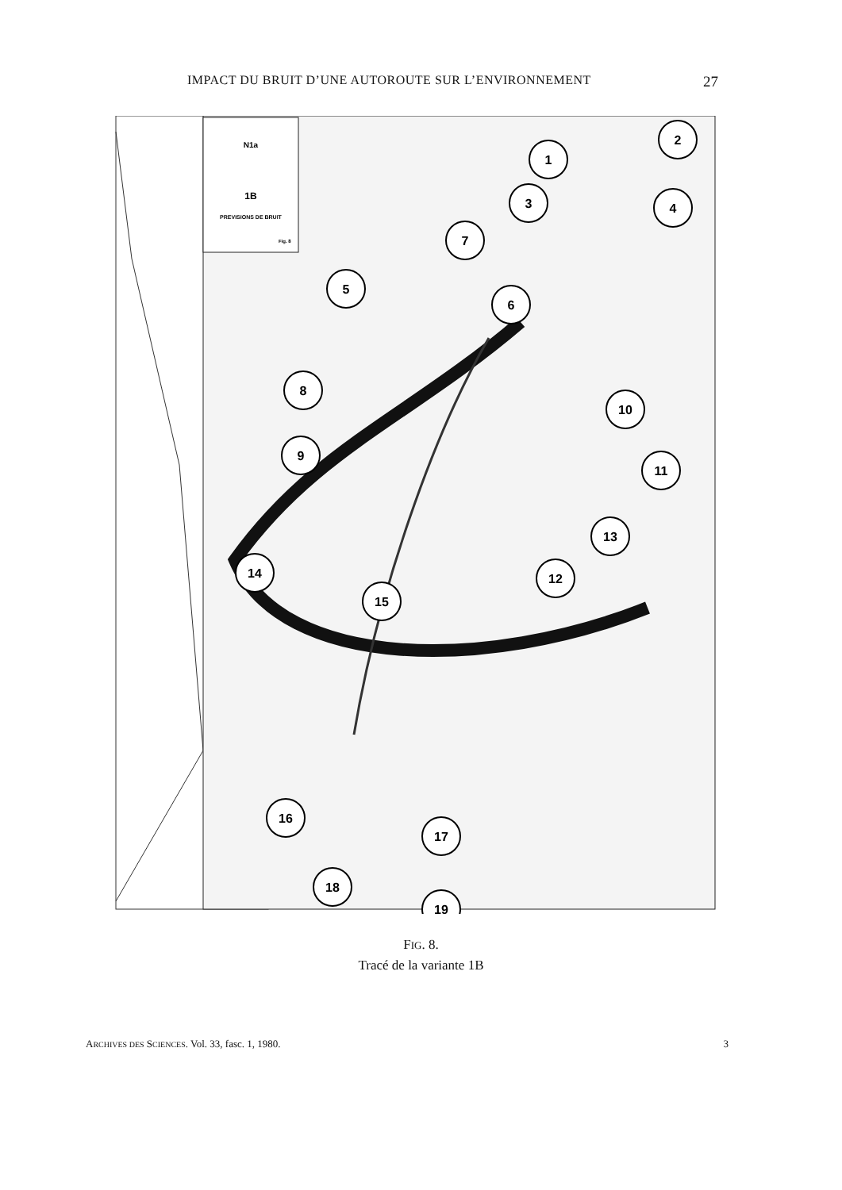IMPACT DU BRUIT D’UNE AUTOROUTE SUR L’ENVIRONNEMENT 27
N1a
1B
PREVISIONS DE BRUIT
Fig. 8
1
2
3
4
7
5
6
8
9
10
11
13
12
14
15
16
17
18
19
FIG. 8.
Tracé de la variante 1B
ARCHIVES DES SCIENCES. Vol. 33, fasc. 1, 1980. 3